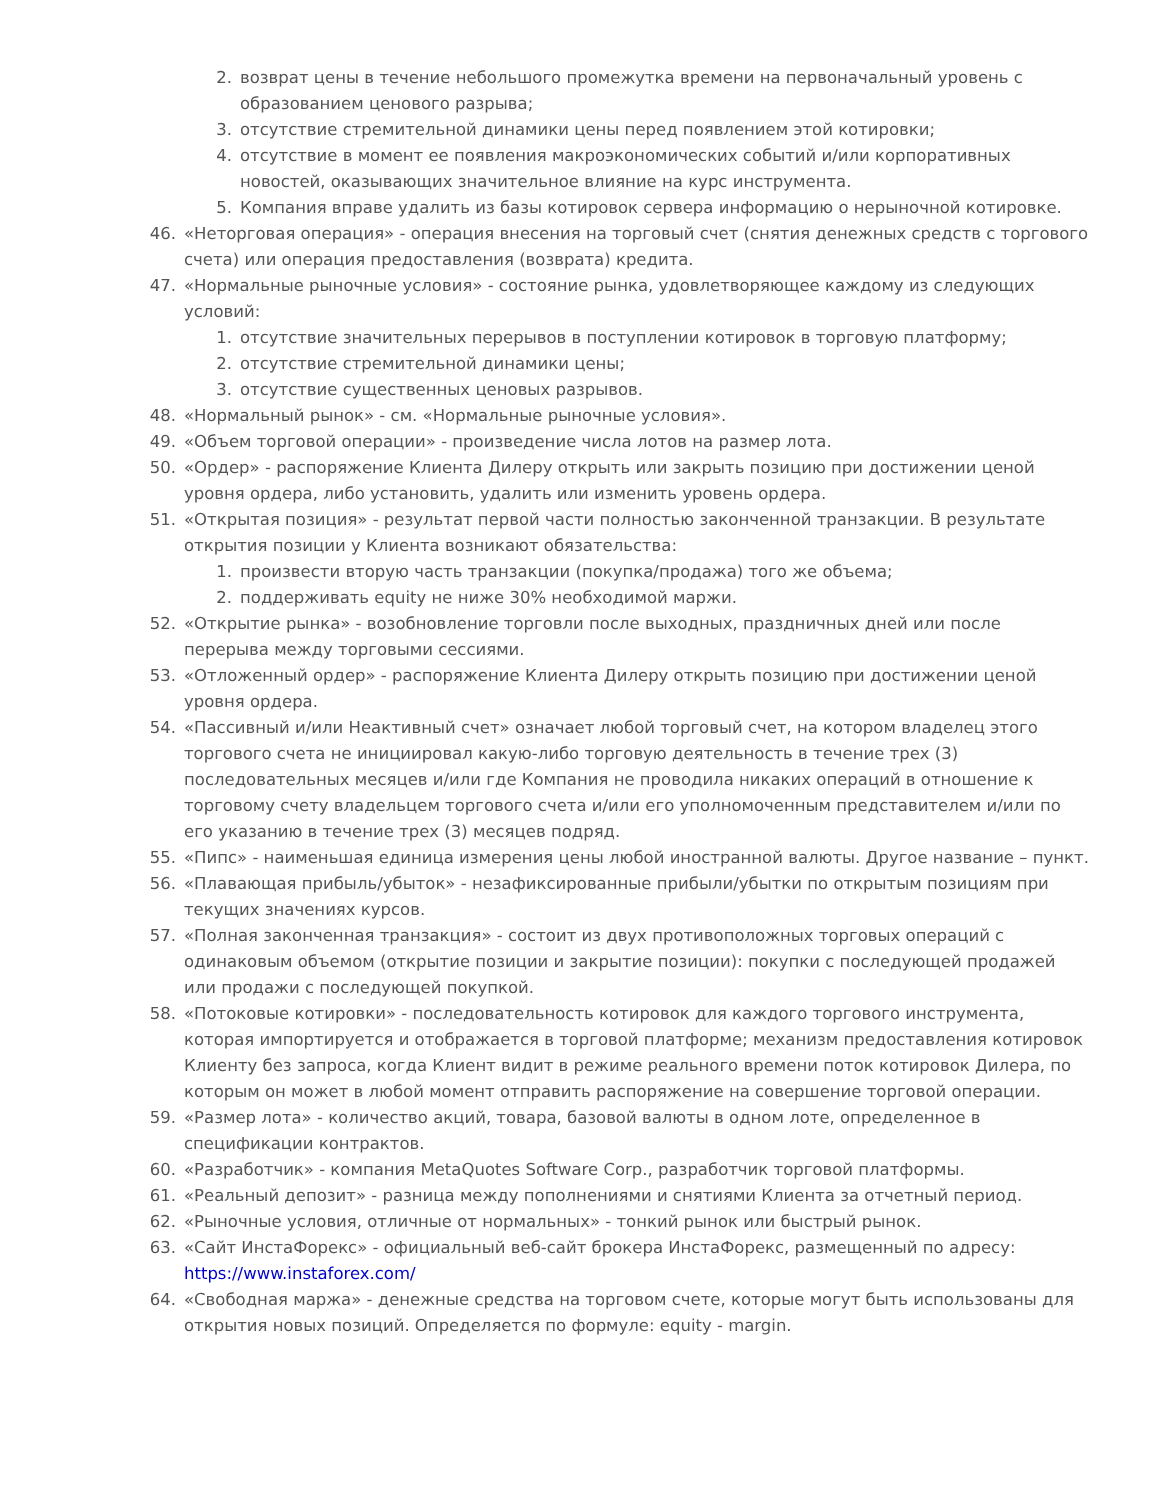2. возврат цены в течение небольшого промежутка времени на первоначальный уровень с образованием ценового разрыва;
3. отсутствие стремительной динамики цены перед появлением этой котировки;
4. отсутствие в момент ее появления макроэкономических событий и/или корпоративных новостей, оказывающих значительное влияние на курс инструмента.
5. Компания вправе удалить из базы котировок сервера информацию о нерыночной котировке.
46. «Неторговая операция» - операция внесения на торговый счет (снятия денежных средств с торгового счета) или операция предоставления (возврата) кредита.
47. «Нормальные рыночные условия» - состояние рынка, удовлетворяющее каждому из следующих условий:
1. отсутствие значительных перерывов в поступлении котировок в торговую платформу;
2. отсутствие стремительной динамики цены;
3. отсутствие существенных ценовых разрывов.
48. «Нормальный рынок» - см. «Нормальные рыночные условия».
49. «Объем торговой операции» - произведение числа лотов на размер лота.
50. «Ордер» - распоряжение Клиента Дилеру открыть или закрыть позицию при достижении ценой уровня ордера, либо установить, удалить или изменить уровень ордера.
51. «Открытая позиция» - результат первой части полностью законченной транзакции. В результате открытия позиции у Клиента возникают обязательства:
1. произвести вторую часть транзакции (покупка/продажа) того же объема;
2. поддерживать equity не ниже 30% необходимой маржи.
52. «Открытие рынка» - возобновление торговли после выходных, праздничных дней или после перерыва между торговыми сессиями.
53. «Отложенный ордер» - распоряжение Клиента Дилеру открыть позицию при достижении ценой уровня ордера.
54. «Пассивный и/или Неактивный счет» означает любой торговый счет, на котором владелец этого торгового счета не инициировал какую-либо торговую деятельность в течение трех (3) последовательных месяцев и/или где Компания не проводила никаких операций в отношение к торговому счету владельцем торгового счета и/или его уполномоченным представителем и/или по его указанию в течение трех (3) месяцев подряд.
55. «Пипс» - наименьшая единица измерения цены любой иностранной валюты. Другое название – пункт.
56. «Плавающая прибыль/убыток» - незафиксированные прибыли/убытки по открытым позициям при текущих значениях курсов.
57. «Полная законченная транзакция» - состоит из двух противоположных торговых операций с одинаковым объемом (открытие позиции и закрытие позиции): покупки с последующей продажей или продажи с последующей покупкой.
58. «Потоковые котировки» - последовательность котировок для каждого торгового инструмента, которая импортируется и отображается в торговой платформе; механизм предоставления котировок Клиенту без запроса, когда Клиент видит в режиме реального времени поток котировок Дилера, по которым он может в любой момент отправить распоряжение на совершение торговой операции.
59. «Размер лота» - количество акций, товара, базовой валюты в одном лоте, определенное в спецификации контрактов.
60. «Разработчик» - компания MetaQuotes Software Corp., разработчик торговой платформы.
61. «Реальный депозит» - разница между пополнениями и снятиями Клиента за отчетный период.
62. «Рыночные условия, отличные от нормальных» - тонкий рынок или быстрый рынок.
63. «Сайт ИнстаФорекс» - официальный веб-сайт брокера ИнстаФорекс, размещенный по адресу: https://www.instaforex.com/
64. «Свободная маржа» - денежные средства на торговом счете, которые могут быть использованы для открытия новых позиций. Определяется по формуле: equity - margin.